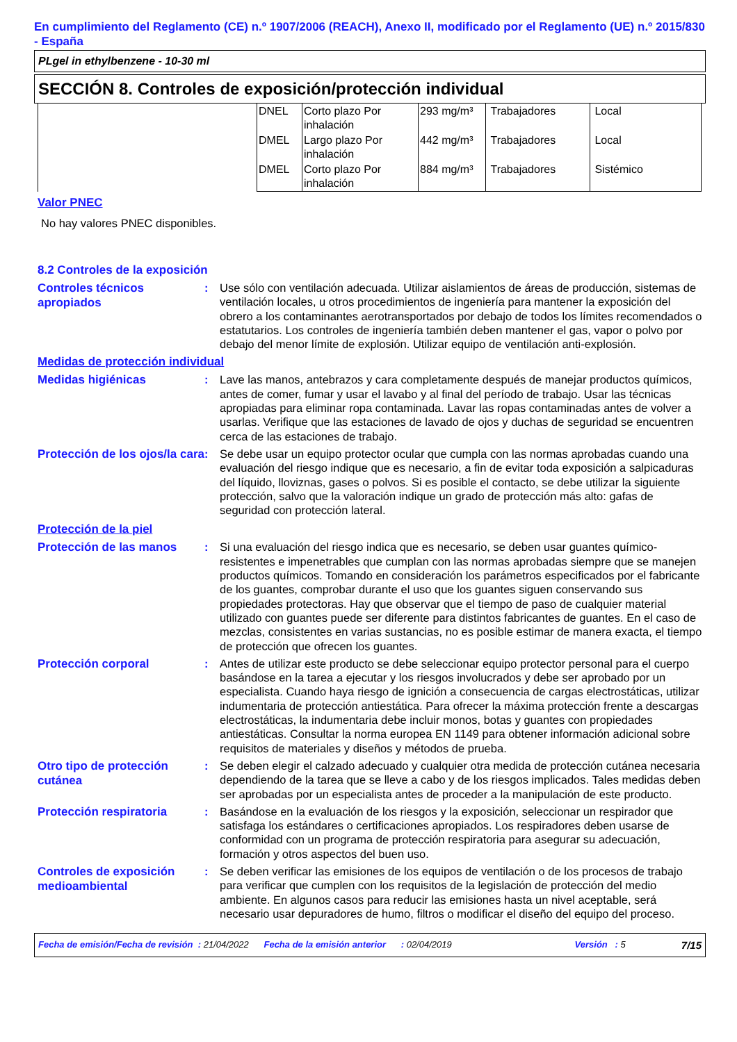En cumplimiento del Reglamento (CE) n.º 1907/2006 (REACH), Anexo II, modificado por el Reglamento (UE) n.º 2015/830 - España
PLgel in ethylbenzene - 10-30 ml
SECCIÓN 8. Controles de exposición/protección individual
| | DNEL | Corto plazo Por inhalación | 293 mg/m³ | Trabajadores | Local |
| | DMEL | Largo plazo Por inhalación | 442 mg/m³ | Trabajadores | Local |
| | DMEL | Corto plazo Por inhalación | 884 mg/m³ | Trabajadores | Sistémico |
Valor PNEC
No hay valores PNEC disponibles.
8.2 Controles de la exposición
Controles técnicos apropiados
: Use sólo con ventilación adecuada. Utilizar aislamientos de áreas de producción, sistemas de ventilación locales, u otros procedimientos de ingeniería para mantener la exposición del obrero a los contaminantes aerotransportados por debajo de todos los límites recomendados o estatutarios. Los controles de ingeniería también deben mantener el gas, vapor o polvo por debajo del menor límite de explosión. Utilizar equipo de ventilación anti-explosión.
Medidas de protección individual
Medidas higiénicas
: Lave las manos, antebrazos y cara completamente después de manejar productos químicos, antes de comer, fumar y usar el lavabo y al final del período de trabajo. Usar las técnicas apropiadas para eliminar ropa contaminada. Lavar las ropas contaminadas antes de volver a usarlas. Verifique que las estaciones de lavado de ojos y duchas de seguridad se encuentren cerca de las estaciones de trabajo.
Protección de los ojos/la cara
: Se debe usar un equipo protector ocular que cumpla con las normas aprobadas cuando una evaluación del riesgo indique que es necesario, a fin de evitar toda exposición a salpicaduras del líquido, lloviznas, gases o polvos. Si es posible el contacto, se debe utilizar la siguiente protección, salvo que la valoración indique un grado de protección más alto: gafas de seguridad con protección lateral.
Protección de la piel
Protección de las manos
: Si una evaluación del riesgo indica que es necesario, se deben usar guantes químico-resistentes e impenetrables que cumplan con las normas aprobadas siempre que se manejen productos químicos. Tomando en consideración los parámetros especificados por el fabricante de los guantes, comprobar durante el uso que los guantes siguen conservando sus propiedades protectoras. Hay que observar que el tiempo de paso de cualquier material utilizado con guantes puede ser diferente para distintos fabricantes de guantes. En el caso de mezclas, consistentes en varias sustancias, no es posible estimar de manera exacta, el tiempo de protección que ofrecen los guantes.
Protección corporal
: Antes de utilizar este producto se debe seleccionar equipo protector personal para el cuerpo basándose en la tarea a ejecutar y los riesgos involucrados y debe ser aprobado por un especialista. Cuando haya riesgo de ignición a consecuencia de cargas electrostáticas, utilizar indumentaria de protección antiestática. Para ofrecer la máxima protección frente a descargas electrostáticas, la indumentaria debe incluir monos, botas y guantes con propiedades antiestáticas. Consultar la norma europea EN 1149 para obtener información adicional sobre requisitos de materiales y diseños y métodos de prueba.
Otro tipo de protección cutánea
: Se deben elegir el calzado adecuado y cualquier otra medida de protección cutánea necesaria dependiendo de la tarea que se lleve a cabo y de los riesgos implicados. Tales medidas deben ser aprobadas por un especialista antes de proceder a la manipulación de este producto.
Protección respiratoria
: Basándose en la evaluación de los riesgos y la exposición, seleccionar un respirador que satisfaga los estándares o certificaciones apropiados. Los respiradores deben usarse de conformidad con un programa de protección respiratoria para asegurar su adecuación, formación y otros aspectos del buen uso.
Controles de exposición medioambiental
: Se deben verificar las emisiones de los equipos de ventilación o de los procesos de trabajo para verificar que cumplen con los requisitos de la legislación de protección del medio ambiente. En algunos casos para reducir las emisiones hasta un nivel aceptable, será necesario usar depuradores de humo, filtros o modificar el diseño del equipo del proceso.
Fecha de emisión/Fecha de revisión : 21/04/2022 Fecha de la emisión anterior : 02/04/2019 Versión : 5 7/15